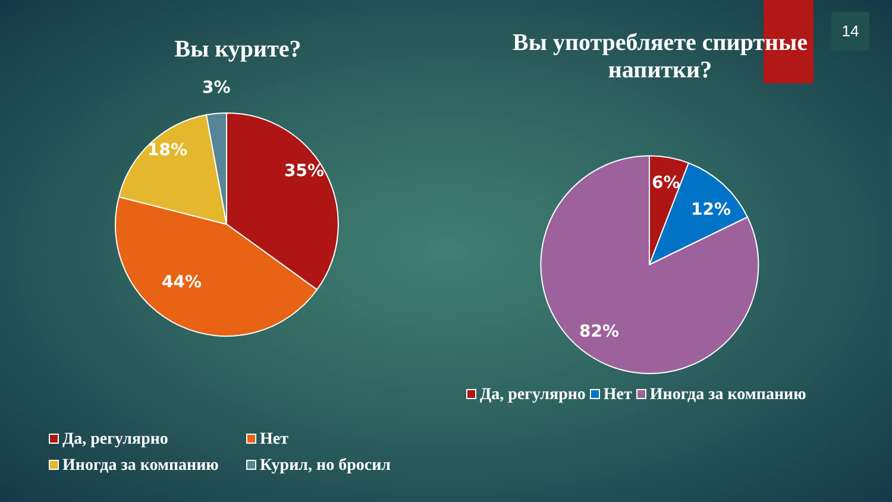14
Вы курите?
3%
18%
35%
44%
Да, регулярно Нет
Иногда за компанию Курил, но бросил
Вы употребляете спиртные напитки?
6%
12%
82%
Да, регулярно Нет Иногда за компанию